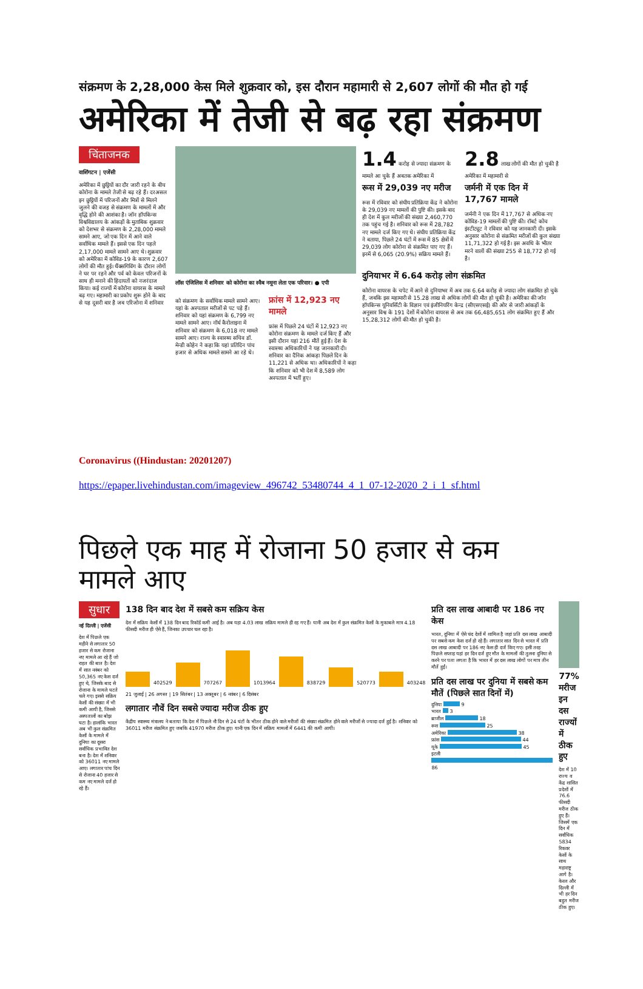संक्रमण के 2,28,000 केस मिले शुक्रवार को, इस दौरान महामारी से 2,607 लोगों की मौत हो गई
अमेरिका में तेजी से बढ़ रहा संक्रमण
चिंताजनक
वाशिंगटन | एजेंसी
अमेरिका में छुट्टियों का दौर जारी रहने के बीच कोरोना के मामले तेजी से बढ़ रहे हैं। दरअसल इन छुट्टियों में परिजनों और मित्रों से मिलने जुलने की वजह से संक्रमण के मामलों में और वृद्धि होने की आशंका है। जॉन हॉपकिन्स विश्वविद्यालय के आंकड़ों के मुताबिक शुक्रवार को देशभर से संक्रमण के 2,28,000 मामले सामने आए, जो एक दिन में आने वाले सर्वाधिक मामले हैं। इससे एक दिन पहले 2,17,000 मामले सामने आए थे। शुक्रवार को अमेरिका में कोविड-19 के कारण 2,607 लोगों की मौत हुई। थैंक्सगिविंग के दौरान लोगों ने घर पर रहने और पर्व को केवल परिजनों के साथ ही मनाने की हिदायतों को नजरंदाज किया। कई राज्यों में कोरोना वायरस के मामले बढ़ गए। महामारी का प्रकोप शुरू होने के बाद से यह दूसरी बार है जब एरिजोना में शनिवार
लॉस एंजिलिस में शनिवार को कोरोना का स्वैब नमूना लेता एक परिवार। ● एपी
को संक्रमण के सर्वाधिक मामले सामने आए। यहां के अस्पताल मरीजों से पट पड़े हैं। शनिवार को यहां संक्रमण के 6,799 नए मामले सामने आए। नॉर्थ कैरोलाइना में शनिवार को संक्रमण के 6,018 नए मामले सामने आए। राज्य के स्वास्थ्य सचिव डॉ. मेन्डी कोहेन ने कहा कि यहां प्रतिदिन पांच हजार से अधिक मामले सामने आ रहे थे।
फ्रांस में 12,923 नए मामले
फ्रांस में पिछले 24 घंटों में 12,923 नए कोरोना संक्रमण के मामले दर्ज किए हैं और इसी दौरान यहां 216 मौतें हुई हैं। देश के स्वास्थ्य अधिकारियों ने यह जानकारी दी। शनिवार का दैनिक आंकड़ा पिछले दिन के 11,221 से अधिक था। अधिकारियों ने कहा कि शनिवार को भी देश में 8,589 लोग अस्पताल में भर्ती हुए।
1.4 करोड़ से ज्यादा संक्रमण के मामले आ चुके हैं अबतक अमेरिका में
2.8 लाख लोगों की मौत हो चुकी है अमेरिका में महामारी से
रूस में 29,039 नए मरीज
रूस में रविवार को संघीय प्रतिक्रिया केंद्र ने कोरोना के 29,039 नए मामलों की पुष्टि की। इसके बाद ही देश में कुल मरीजों की संख्या 2,460,770 तक पहुंच गई है। शनिवार को रूस में 28,782 नए मामले दर्ज किए गए थे। संघीय प्रतिक्रिया केंद्र ने बताया, पिछले 24 घंटों में रूस में 85 क्षेत्रों में 29,039 लोग कोरोना से संक्रमित पाए गए हैं। इनमें से 6,065 (20.9%) सक्रिय मामले हैं।
जर्मनी में एक दिन में 17,767 मामले
जर्मनी ने एक दिन में 17,767 से अधिक नए कोविड-19 मामलों की पुष्टि की। रॉबर्ट कोच इंस्टीट्यूट ने रविवार को यह जानकारी दी। इसके अनुसार कोरोना से संक्रमित मरीजों की कुल संख्या 11,71,322 हो गई है। इस अवधि के भीतर मरने वालों की संख्या 255 से 18,772 हो गई है।
दुनियाभर में 6.64 करोड़ लोग संक्रमित
कोरोना वायरस के चपेट में आने से दुनियाभर में अब तक 6.64 करोड़ से ज्यादा लोग संक्रमित हो चुके हैं, जबकि इस महामारी से 15.28 लाख से अधिक लोगों की मौत हो चुकी है। अमेरिका की जॉन हॉपकिन्स यूनिवर्सिटी के विज्ञान एवं इंजीनियरिंग केन्द्र (सीएसएसई) की ओर से जारी आंकड़ों के अनुसार विश्व के 191 देशों में कोरोना वायरस से अब तक 66,485,651 लोग संक्रमित हुए हैं और 15,28,312 लोगों की मौत हो चुकी है।
Coronavirus ((Hindustan: 20201207)
https://epaper.livehindustan.com/imageview_496742_53480744_4_1_07-12-2020_2_i_1_sf.html
पिछले एक माह में रोजाना 50 हजार से कम मामले आए
सुधार
नई दिल्ली | एजेंसी
देश में पिछले एक महीने से लगातार 50 हजार से कम रोजाना नए मामले आ रहे हैं जो राहत की बात है। देश में सात नवंबर को 50,365 नए केस दर्ज हुए थे, जिसके बाद से रोजाना के मामले घटते चले गए। इससे सक्रिय केसों की संख्या में भी कमी आयी है, जिससे अस्पतालों का बोझ घटा है। हालांकि भारत अब भी कुल संक्रमित केसों के मामले में दुनिया का दूसरा सर्वाधिक प्रभावित देश बना है। देश में शनिवार को 36011 नए मामले आए। लगातार पांच दिन से रोजाना 40 हजार से कम नए मामले दर्ज हो रहे हैं।
138 दिन बाद देश में सबसे कम सक्रिय केस
देश में सक्रिय केसों में 138 दिन बाद रिकॉर्ड कमी आई है। अब यहा 4.03 लाख सक्रिय मामले ही रह गए हैं। यानी अब देश में कुल संक्रमित केसों के मुकाबले मात्र 4.18 फीसदी मरीज ही ऐसे हैं, जिनका उपचार चल रहा है।
402529 707267 1013964 838729 520773 403248
21 जुलाई | 26 अगस्त | 19 सितंबर | 13 अक्तूबर | 6 नवंबर | 6 दिसंबर
लगातार नौवें दिन सबसे ज्यादा मरीज ठीक हुए
केंद्रीय स्वास्थ्य मंत्रालय ने बताया कि देश में पिछले नौ दिन से 24 घंटों के भीतर ठीक होने वाले मरीजों की संख्या संक्रमित होने वाले मरीजों से ज्यादा दर्ज हुई है। शनिवार को 36011 मरीज संक्रमित हुए जबकि 41970 मरीज ठीक हुए। यानी एक दिन में सक्रिय मामलों में 6441 की कमी आयी।
प्रति दस लाख आबादी पर 186 नए केस
भारत, दुनिया में ऐसे चंद देशों में शामिल है जहां प्रति दस लाख आबादी पर सबसे कम केस दर्ज हो रहे हैं। लगातार सात दिन से भारत में प्रति दस लाख आबादी पर 186 नए केस ही दर्ज किए गए। इसी तरह पिछले सप्ताह यहां हर दिन दर्ज हुए मौत के मामलों की तुलना दुनिया से करने पर पता लगता है कि भारत में हर दस लाख लोगों पर मात्र तीन मौतें हुईं।
प्रति दस लाख पर दुनिया में सबसे कम मौतें (पिछले सात दिनों में)
दुनिया 9
भारत 3
ब्राजील 18
रूस 25
अमेरिका 38
फ्रांस 44
यूके 45
इटली 86
77% मरीज इन दस राज्यों में ठीक हुए
देश में 10 राज्य व केंद्र शासित प्रदेशों में 76.6 फीसदी मरीज ठीक हुए हैं। जिसमें एक दिन में सर्वाधिक 5834 रिकवर केसों के साथ महाराष्ट्र आगे है। केरल और दिल्ली में भी हर दिन बहुत मरीज ठीक हुए।